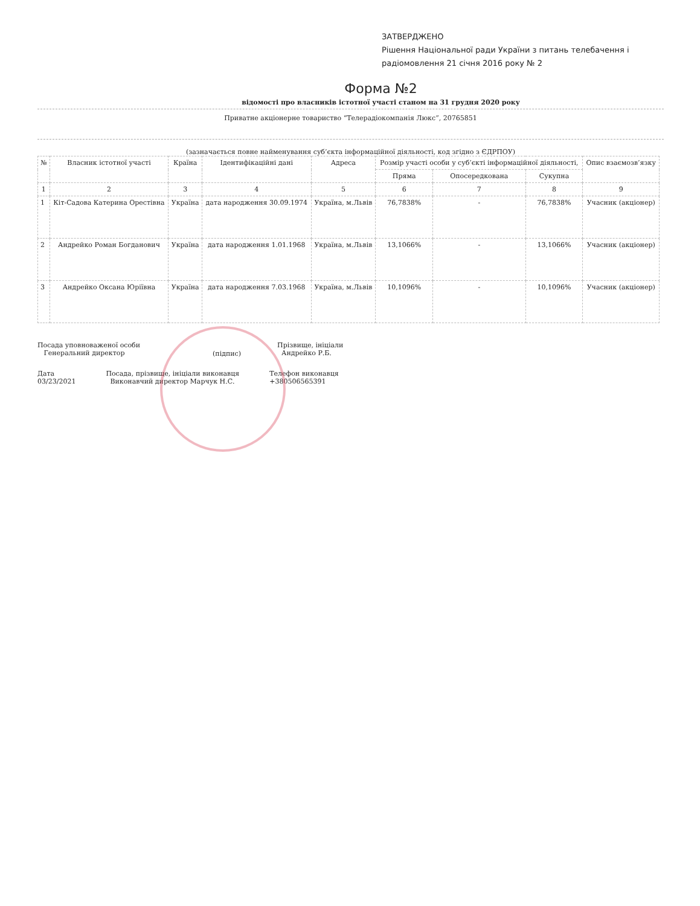ЗАТВЕРДЖЕНО
Рішення Національної ради України з питань телебачення і радіомовлення 21 січня 2016 року № 2
Форма №2
відомості про власників істотної участі станом на 31 грудня 2020 року
Приватне акціонерне товариство “Телерадіокомпанія Люкс”, 20765851
(зазначається повне найменування суб’єкта інформаційної діяльності, код згідно з ЄДРПОУ)
| № | Власник істотної участі | Країна | Ідентифікаційні дані | Адреса | Розмір участі особи у суб’єкті інформаційної діяльності, | | | Опис взаємозв’язку |
| --- | --- | --- | --- | --- | --- | --- | --- | --- |
| | | | | | Пряма | Опосередкована | Сукупна | |
| 1 | 2 | 3 | 4 | 5 | 6 | 7 | 8 | 9 |
| 1 | Кіт-Садова Катерина Орестівна | Україна | дата народження 30.09.1974 | Україна, м.Львів | 76,7838% | - | 76,7838% | Учасник (акціонер) |
| 2 | Андрейко Роман Богданович | Україна | дата народження 1.01.1968 | Україна, м.Львів | 13,1066% | - | 13,1066% | Учасник (акціонер) |
| 3 | Андрейко Оксана Юріївна | Україна | дата народження 7.03.1968 | Україна, м.Львів | 10,1096% | - | 10,1096% | Учасник (акціонер) |
Посада уповноваженої особи
Генеральний директор
(підпис)
Прізвище, ініціали
Андрейко Р.Б.
Дата
03/23/2021
Посада, прізвище, ініціали виконавця
Виконавчий директор Марчук Н.С.
Телефон виконавця
+380506565391